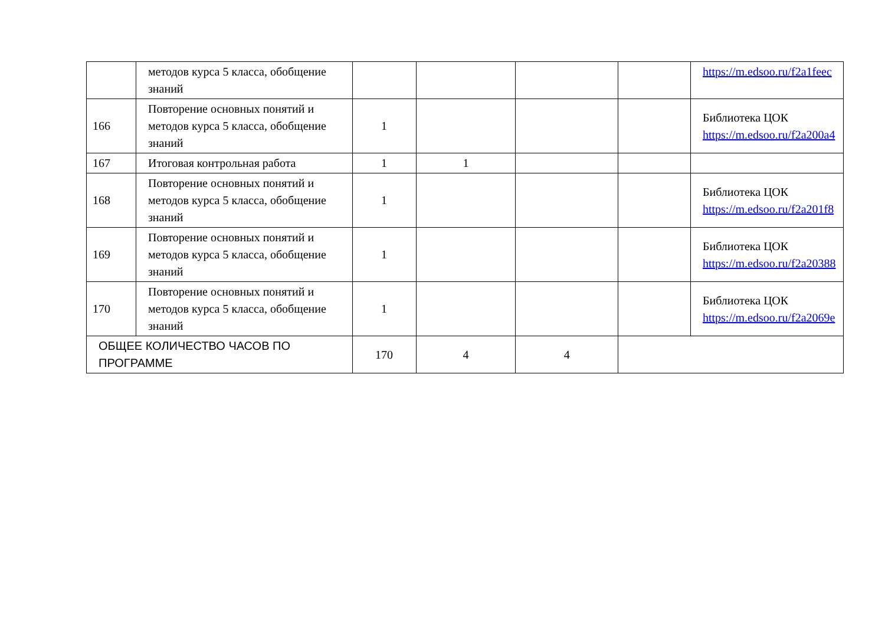| | методов курса 5 класса, обобщение знаний | | | | | https://m.edsoo.ru/f2a1feec |
| 166 | Повторение основных понятий и методов курса 5 класса, обобщение знаний | 1 | | | | Библиотека ЦОК https://m.edsoo.ru/f2a200a4 |
| 167 | Итоговая контрольная работа | 1 | 1 | | | |
| 168 | Повторение основных понятий и методов курса 5 класса, обобщение знаний | 1 | | | | Библиотека ЦОК https://m.edsoo.ru/f2a201f8 |
| 169 | Повторение основных понятий и методов курса 5 класса, обобщение знаний | 1 | | | | Библиотека ЦОК https://m.edsoo.ru/f2a20388 |
| 170 | Повторение основных понятий и методов курса 5 класса, обобщение знаний | 1 | | | | Библиотека ЦОК https://m.edsoo.ru/f2a2069e |
| ОБЩЕЕ КОЛИЧЕСТВО ЧАСОВ ПО ПРОГРАММЕ | | 170 | 4 | 4 | | |